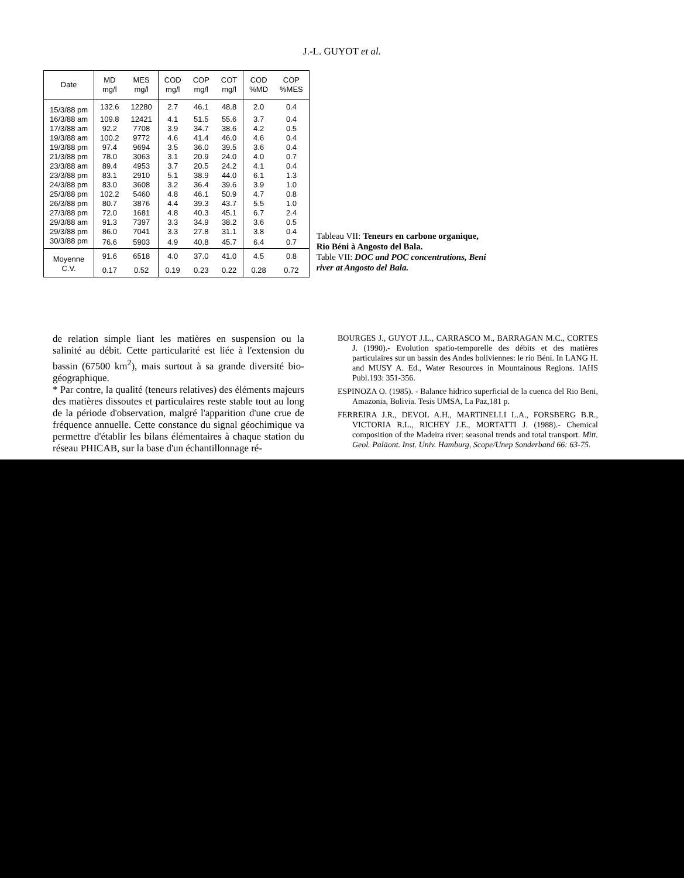J.-L. GUYOT et al.
| Date | MD mg/l | MES mg/l | COD mg/l | COP mg/l | COT mg/l | COD %MD | COP %MES |
| --- | --- | --- | --- | --- | --- | --- | --- |
| 15/3/88 pm | 132.6 | 12280 | 2.7 | 46.1 | 48.8 | 2.0 | 0.4 |
| 16/3/88 am | 109.8 | 12421 | 4.1 | 51.5 | 55.6 | 3.7 | 0.4 |
| 17/3/88 am | 92.2 | 7708 | 3.9 | 34.7 | 38.6 | 4.2 | 0.5 |
| 19/3/88 am | 100.2 | 9772 | 4.6 | 41.4 | 46.0 | 4.6 | 0.4 |
| 19/3/88 pm | 97.4 | 9694 | 3.5 | 36.0 | 39.5 | 3.6 | 0.4 |
| 21/3/88 pm | 78.0 | 3063 | 3.1 | 20.9 | 24.0 | 4.0 | 0.7 |
| 23/3/88 am | 89.4 | 4953 | 3.7 | 20.5 | 24.2 | 4.1 | 0.4 |
| 23/3/88 pm | 83.1 | 2910 | 5.1 | 38.9 | 44.0 | 6.1 | 1.3 |
| 24/3/88 pm | 83.0 | 3608 | 3.2 | 36.4 | 39.6 | 3.9 | 1.0 |
| 25/3/88 pm | 102.2 | 5460 | 4.8 | 46.1 | 50.9 | 4.7 | 0.8 |
| 26/3/88 pm | 80.7 | 3876 | 4.4 | 39.3 | 43.7 | 5.5 | 1.0 |
| 27/3/88 pm | 72.0 | 1681 | 4.8 | 40.3 | 45.1 | 6.7 | 2.4 |
| 29/3/88 am | 91.3 | 7397 | 3.3 | 34.9 | 38.2 | 3.6 | 0.5 |
| 29/3/88 pm | 86.0 | 7041 | 3.3 | 27.8 | 31.1 | 3.8 | 0.4 |
| 30/3/88 pm | 76.6 | 5903 | 4.9 | 40.8 | 45.7 | 6.4 | 0.7 |
| Moyenne | 91.6 | 6518 | 4.0 | 37.0 | 41.0 | 4.5 | 0.8 |
| C.V. | 0.17 | 0.52 | 0.19 | 0.23 | 0.22 | 0.28 | 0.72 |
Tableau VII: Teneurs en carbone organique, Rio Béni à Angosto del Bala.
Table VII: DOC and POC concentrations, Beni river at Angosto del Bala.
de relation simple liant les matières en suspension ou la salinité au débit. Cette particularité est liée à l'extension du bassin (67500 km<sup>2</sup>), mais surtout à sa grande diversité bio-géographique.
* Par contre, la qualité (teneurs relatives) des éléments majeurs des matières dissoutes et particulaires reste stable tout au long de la période d'observation, malgré l'apparition d'une crue de fréquence annuelle. Cette constance du signal géochimique va permettre d'établir les bilans élémentaires à chaque station du réseau PHICAB, sur la base d'un échantillonnage ré-
BOURGES J., GUYOT J.L., CARRASCO M., BARRAGAN M.C., CORTES J. (1990).- Evolution spatio-temporelle des débits et des matières particulaires sur un bassin des Andes boliviennes: le rio Béni. In LANG H. and MUSY A. Ed., Water Resources in Mountainous Regions. IAHS Publ.193: 351-356.
ESPINOZA O. (1985). - Balance hidrico superficial de la cuenca del Rio Beni, Amazonia, Bolivia. Tesis UMSA, La Paz,181 p.
FERREIRA J.R., DEVOL A.H., MARTINELLI L.A., FORSBERG B.R., VICTORIA R.L., RICHEY J.E., MORTATTI J. (1988).- Chemical composition of the Madeira river: seasonal trends and total transport. Mitt. Geol. Paläont. Inst. Univ. Hamburg, Scope/Unep Sonderband 66: 63-75.